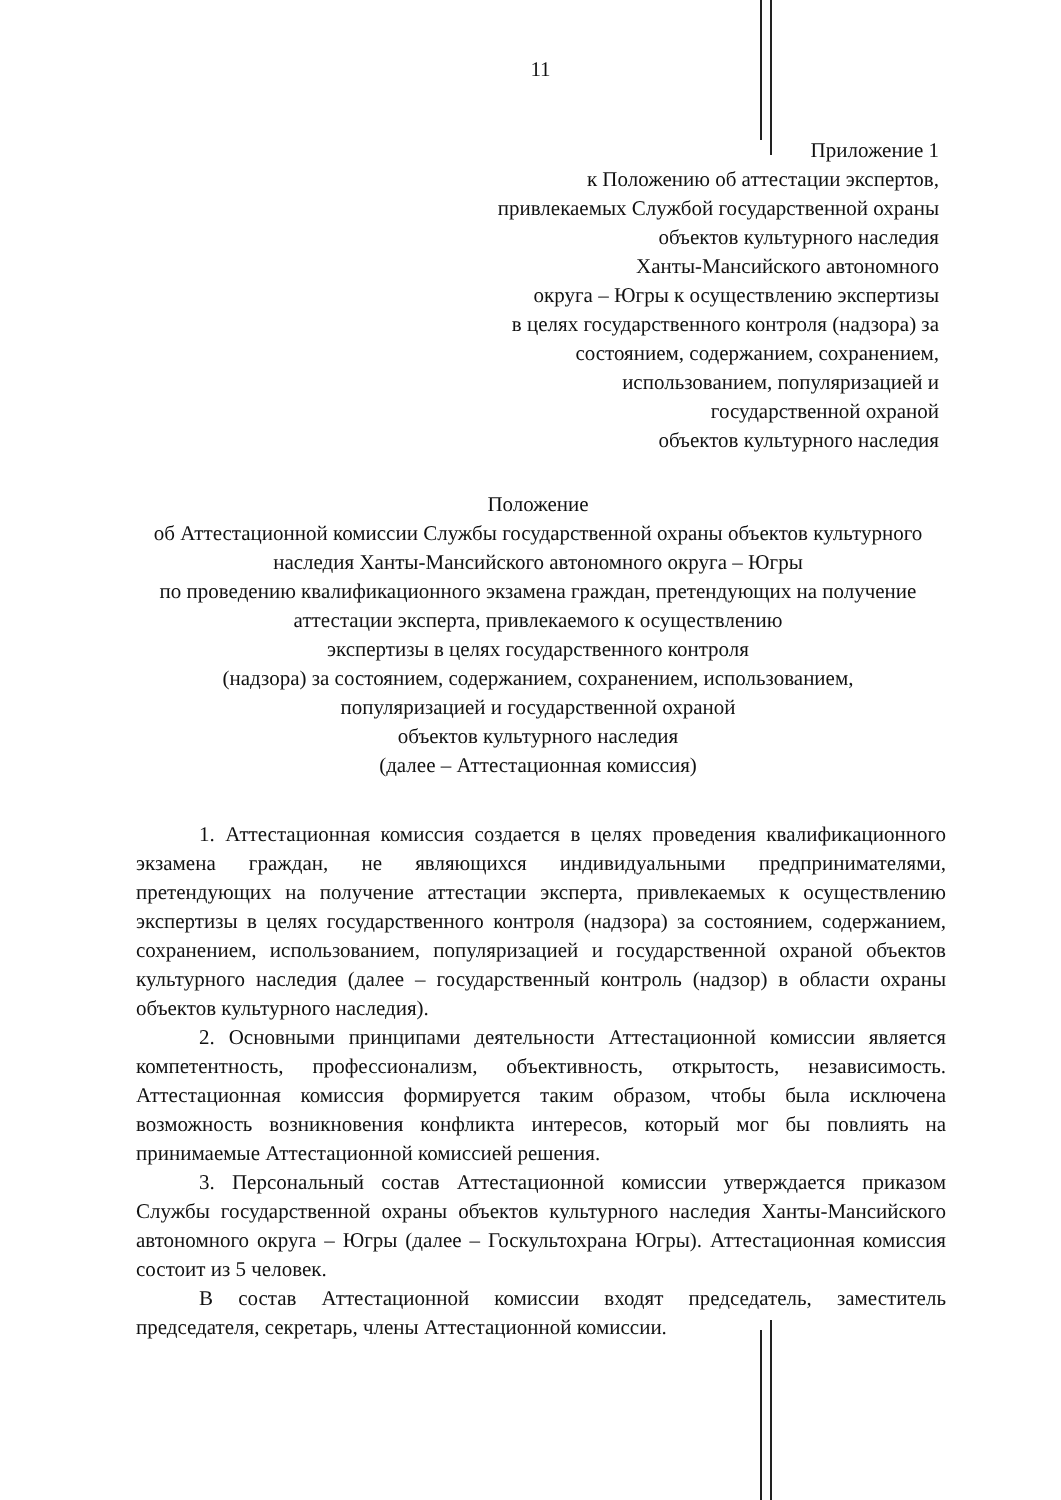11
Приложение 1
к Положению об аттестации экспертов,
привлекаемых Службой государственной охраны
объектов культурного наследия
Ханты-Мансийского автономного
округа – Югры к осуществлению экспертизы
в целях государственного контроля (надзора) за
состоянием, содержанием, сохранением,
использованием, популяризацией и
государственной охраной
объектов культурного наследия
Положение
об Аттестационной комиссии Службы государственной охраны объектов культурного наследия Ханты-Мансийского автономного округа – Югры
по проведению квалификационного экзамена граждан, претендующих на получение аттестации эксперта, привлекаемого к осуществлению
экспертизы в целях государственного контроля
(надзора) за состоянием, содержанием, сохранением, использованием,
популяризацией и государственной охраной
объектов культурного наследия
(далее – Аттестационная комиссия)
1. Аттестационная комиссия создается в целях проведения квалификационного экзамена граждан, не являющихся индивидуальными предпринимателями, претендующих на получение аттестации эксперта, привлекаемых к осуществлению экспертизы в целях государственного контроля (надзора) за состоянием, содержанием, сохранением, использованием, популяризацией и государственной охраной объектов культурного наследия (далее – государственный контроль (надзор) в области охраны объектов культурного наследия).
2. Основными принципами деятельности Аттестационной комиссии является компетентность, профессионализм, объективность, открытость, независимость. Аттестационная комиссия формируется таким образом, чтобы была исключена возможность возникновения конфликта интересов, который мог бы повлиять на принимаемые Аттестационной комиссией решения.
3. Персональный состав Аттестационной комиссии утверждается приказом Службы государственной охраны объектов культурного наследия Ханты-Мансийского автономного округа – Югры (далее – Госкультохрана Югры). Аттестационная комиссия состоит из 5 человек.
В состав Аттестационной комиссии входят председатель, заместитель председателя, секретарь, члены Аттестационной комиссии.